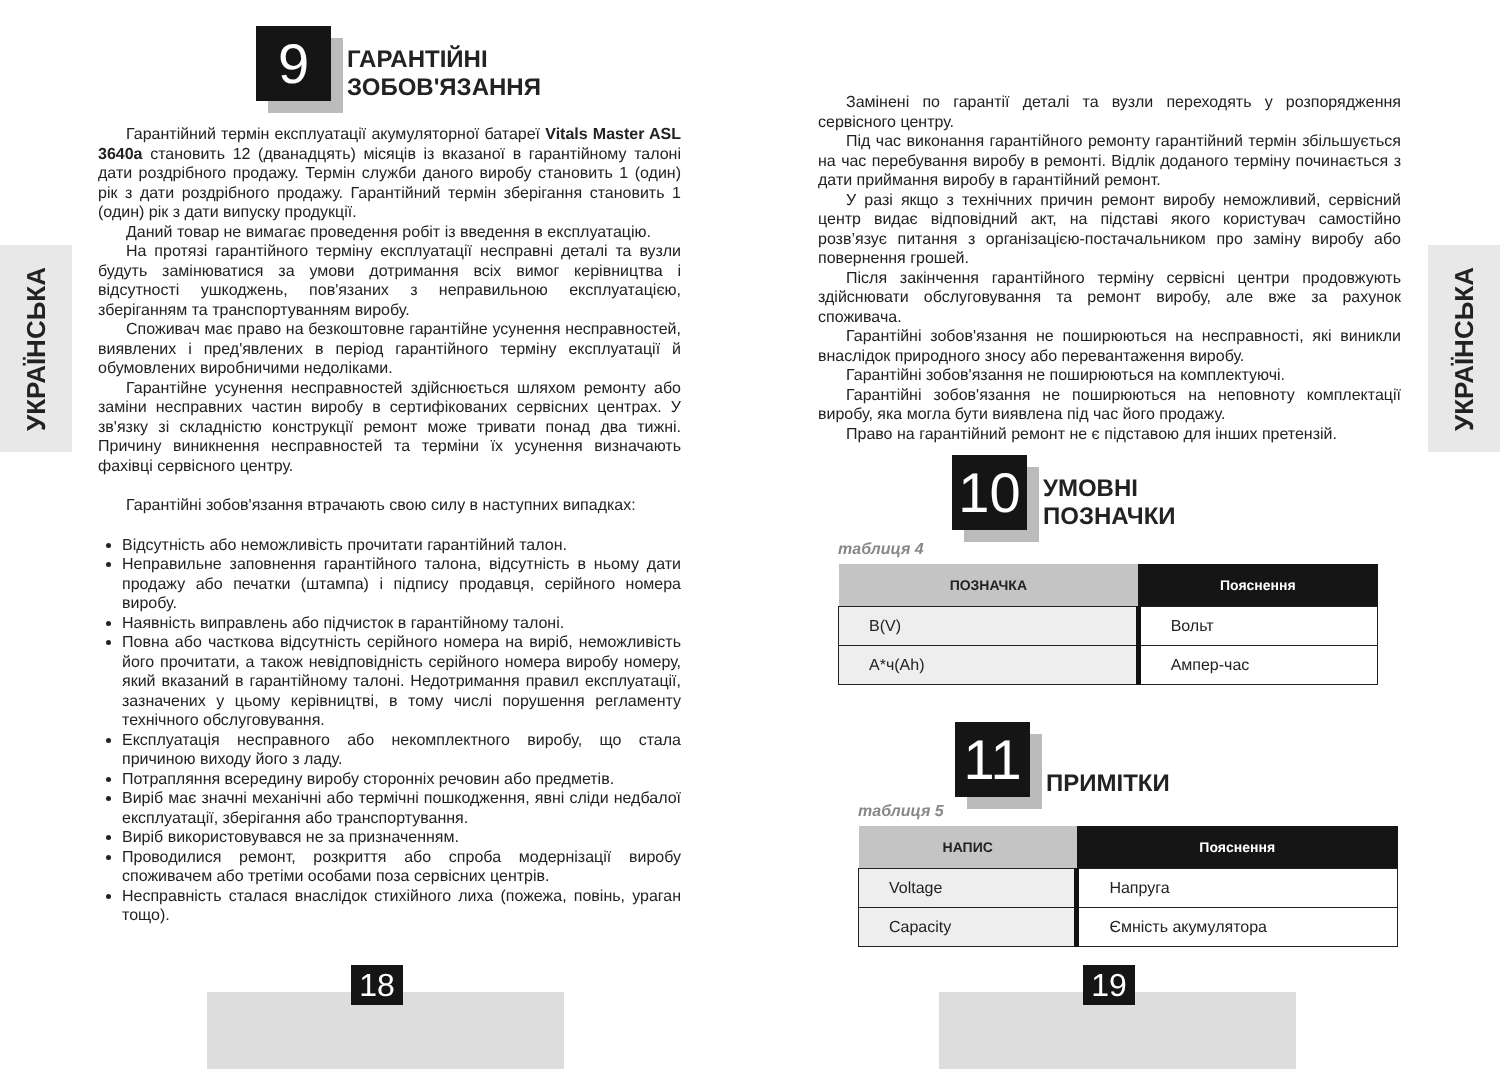УКРАЇНСЬКА
9
ГАРАНТІЙНІ
ЗОБОВ'ЯЗАННЯ
Гарантійний термін експлуатації акумуляторної батареї Vitals Master ASL 3640a становить 12 (дванадцять) місяців із вказаної в гарантійному талоні дати роздрібного продажу. Термін служби даного виробу становить 1 (один) рік з дати роздрібного продажу. Гарантійний термін зберігання становить 1 (один) рік з дати випуску продукції.
Даний товар не вимагає проведення робіт із введення в експлуатацію.
На протязі гарантійного терміну експлуатації несправні деталі та вузли будуть замінюватися за умови дотримання всіх вимог керівництва і відсутності ушкоджень, пов'язаних з неправильною експлуатацією, зберіганням та транспортуванням виробу.
Споживач має право на безкоштовне гарантійне усунення несправностей, виявлених і пред'явлених в період гарантійного терміну експлуатації й обумовлених виробничими недоліками.
Гарантійне усунення несправностей здійснюється шляхом ремонту або заміни несправних частин виробу в сертифікованих сервісних центрах. У зв'язку зі складністю конструкції ремонт може тривати понад два тижні. Причину виникнення несправностей та терміни їх усунення визначають фахівці сервісного центру.
Гарантійні зобов'язання втрачають свою силу в наступних випадках:
Відсутність або неможливість прочитати гарантійний талон.
Неправильне заповнення гарантійного талона, відсутність в ньому дати продажу або печатки (штампа) і підпису продавця, серійного номера виробу.
Наявність виправлень або підчисток в гарантійному талоні.
Повна або часткова відсутність серійного номера на виріб, неможливість його прочитати, а також невідповідність серійного номера виробу номеру, який вказаний в гарантійному талоні. Недотримання правил експлуатації, зазначених у цьому керівництві, в тому числі порушення регламенту технічного обслуговування.
Експлуатація несправного або некомплектного виробу, що стала причиною виходу його з ладу.
Потрапляння всередину виробу сторонніх речовин або предметів.
Виріб має значні механічні або термічні пошкодження, явні сліди недбалої експлуатації, зберігання або транспортування.
Виріб використовувався не за призначенням.
Проводилися ремонт, розкриття або спроба модернізації виробу споживачем або третіми особами поза сервісних центрів.
Несправність сталася внаслідок стихійного лиха (пожежа, повінь, ураган тощо).
18
УКРАЇНСЬКА
Замінені по гарантії деталі та вузли переходять у розпорядження сервісного центру.
Під час виконання гарантійного ремонту гарантійний термін збільшується на час перебування виробу в ремонті. Відлік доданого терміну починається з дати приймання виробу в гарантійний ремонт.
У разі якщо з технічних причин ремонт виробу неможливий, сервісний центр видає відповідний акт, на підставі якого користувач самостійно розв’язує питання з організацією-постачальником про заміну виробу або повернення грошей.
Після закінчення гарантійного терміну сервісні центри продовжують здійснювати обслуговування та ремонт виробу, але вже за рахунок споживача.
Гарантійні зобов'язання не поширюються на несправності, які виникли внаслідок природного зносу або перевантаження виробу.
Гарантійні зобов'язання не поширюються на комплектуючі.
Гарантійні зобов'язання не поширюються на неповноту комплектації виробу, яка могла бути виявлена під час його продажу.
Право на гарантійний ремонт не є підставою для інших претензій.
10
УМОВНІ
ПОЗНАЧКИ
таблиця 4
| ПОЗНАЧКА | Пояснення |
| B(V) | Вольт |
| А*ч(Ah) | Ампер-час |
11
ПРИМІТКИ
таблиця 5
| НАПИС | Пояснення |
| Voltage | Напруга |
| Capacity | Ємність акумулятора |
19